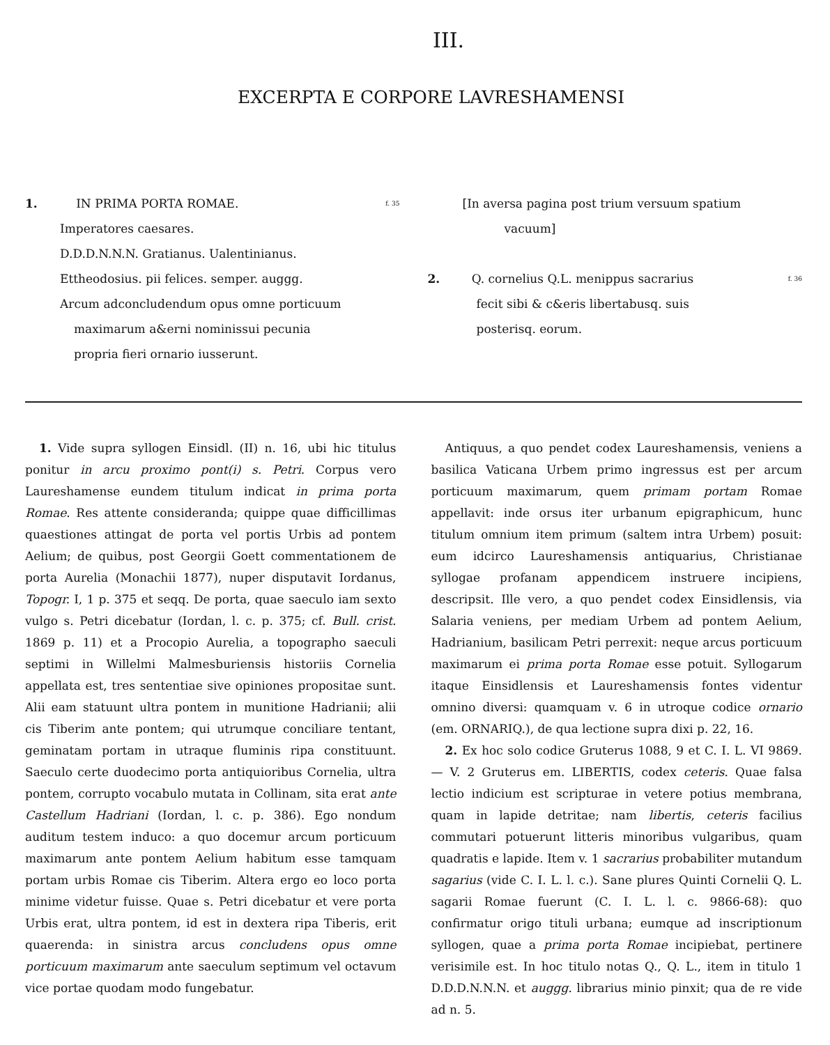III.
EXCERPTA E CORPORE LAVRESHAMENSI
1. IN PRIMA PORTA ROMAE. f. 35
Imperatores caesares.
D.D.D.N.N.N. Gratianus. Ualentinianus.
Ettheodosius. pii felices. semper. auggg.
Arcum adconcludendum opus omne porticuum
maximarum a&erni nominissui pecunia
propria fieri ornario iusserunt.
[In aversa pagina post trium versuum spatium
vacuum]
2. Q. cornelius Q.L. menippus sacrarius f. 36
fecit sibi & c&eris libertabusq. suis
posterisq. eorum.
1. Vide supra syllogen Einsidl. (II) n. 16, ubi hic titulus ponitur in arcu proximo pont(i) s. Petri. Corpus vero Laureshamense eundem titulum indicat in prima porta Romae. Res attente consideranda; quippe quae difficillimas quaestiones attingat de porta vel portis Urbis ad pontem Aelium; de quibus, post Georgii Goett commentationem de porta Aurelia (Monachii 1877), nuper disputavit Iordanus, Topogr. I, 1 p. 375 et seqq. De porta, quae saeculo iam sexto vulgo s. Petri dicebatur (Iordan, l. c. p. 375; cf. Bull. crist. 1869 p. 11) et a Procopio Aurelia, a topographo saeculi septimi in Willelmi Malmesburiensis historiis Cornelia appellata est, tres sententiae sive opiniones propositae sunt. Alii eam statuunt ultra pontem in munitione Hadrianii; alii cis Tiberim ante pontem; qui utrumque conciliare tentant, geminatam portam in utraque fluminis ripa constituunt. Saeculo certe duodecimo porta antiquioribus Cornelia, ultra pontem, corrupto vocabulo mutata in Collinam, sita erat ante Castellum Hadriani (Iordan, l. c. p. 386). Ego nondum auditum testem induco: a quo docemur arcum porticuum maximarum ante pontem Aelium habitum esse tamquam portam urbis Romae cis Tiberim. Altera ergo eo loco porta minime videtur fuisse. Quae s. Petri dicebatur et vere porta Urbis erat, ultra pontem, id est in dextera ripa Tiberis, erit quaerenda: in sinistra arcus concludens opus omne porticuum maximarum ante saeculum septimum vel octavum vice portae quodam modo fungebatur.
Antiquus, a quo pendet codex Laureshamensis, veniens a basilica Vaticana Urbem primo ingressus est per arcum porticuum maximarum, quem primam portam Romae appellavit: inde orsus iter urbanum epigraphicum, hunc titulum omnium item primum (saltem intra Urbem) posuit: eum idcirco Laureshamensis antiquarius, Christianae syllogae profanam appendicem instruere incipiens, descripsit. Ille vero, a quo pendet codex Einsidlensis, via Salaria veniens, per mediam Urbem ad pontem Aelium, Hadrianium, basilicam Petri perrexit: neque arcus porticuum maximarum ei prima porta Romae esse potuit. Syllogarum itaque Einsidlensis et Laureshamensis fontes videntur omnino diversi: quamquam v. 6 in utroque codice ornario (em. ORNARIQ.), de qua lectione supra dixi p. 22, 16.
2. Ex hoc solo codice Gruterus 1088, 9 et C. I. L. VI 9869. — V. 2 Gruterus em. LIBERTIS, codex ceteris. Quae falsa lectio indicium est scripturae in vetere potius membrana, quam in lapide detritae; nam libertis, ceteris facilius commutari potuerunt litteris minoribus vulgaribus, quam quadratis e lapide. Item v. 1 sacrarius probabiliter mutandum sagarius (vide C. I. L. l. c.). Sane plures Quinti Cornelii Q. L. sagarii Romae fuerunt (C. I. L. l. c. 9866-68): quo confirmatur origo tituli urbana; eumque ad inscriptionum syllogen, quae a prima porta Romae incipiebat, pertinere verisimile est. In hoc titulo notas Q., Q. L., item in titulo 1 D.D.D.N.N.N. et auggg. librarius minio pinxit; qua de re vide ad n. 5.